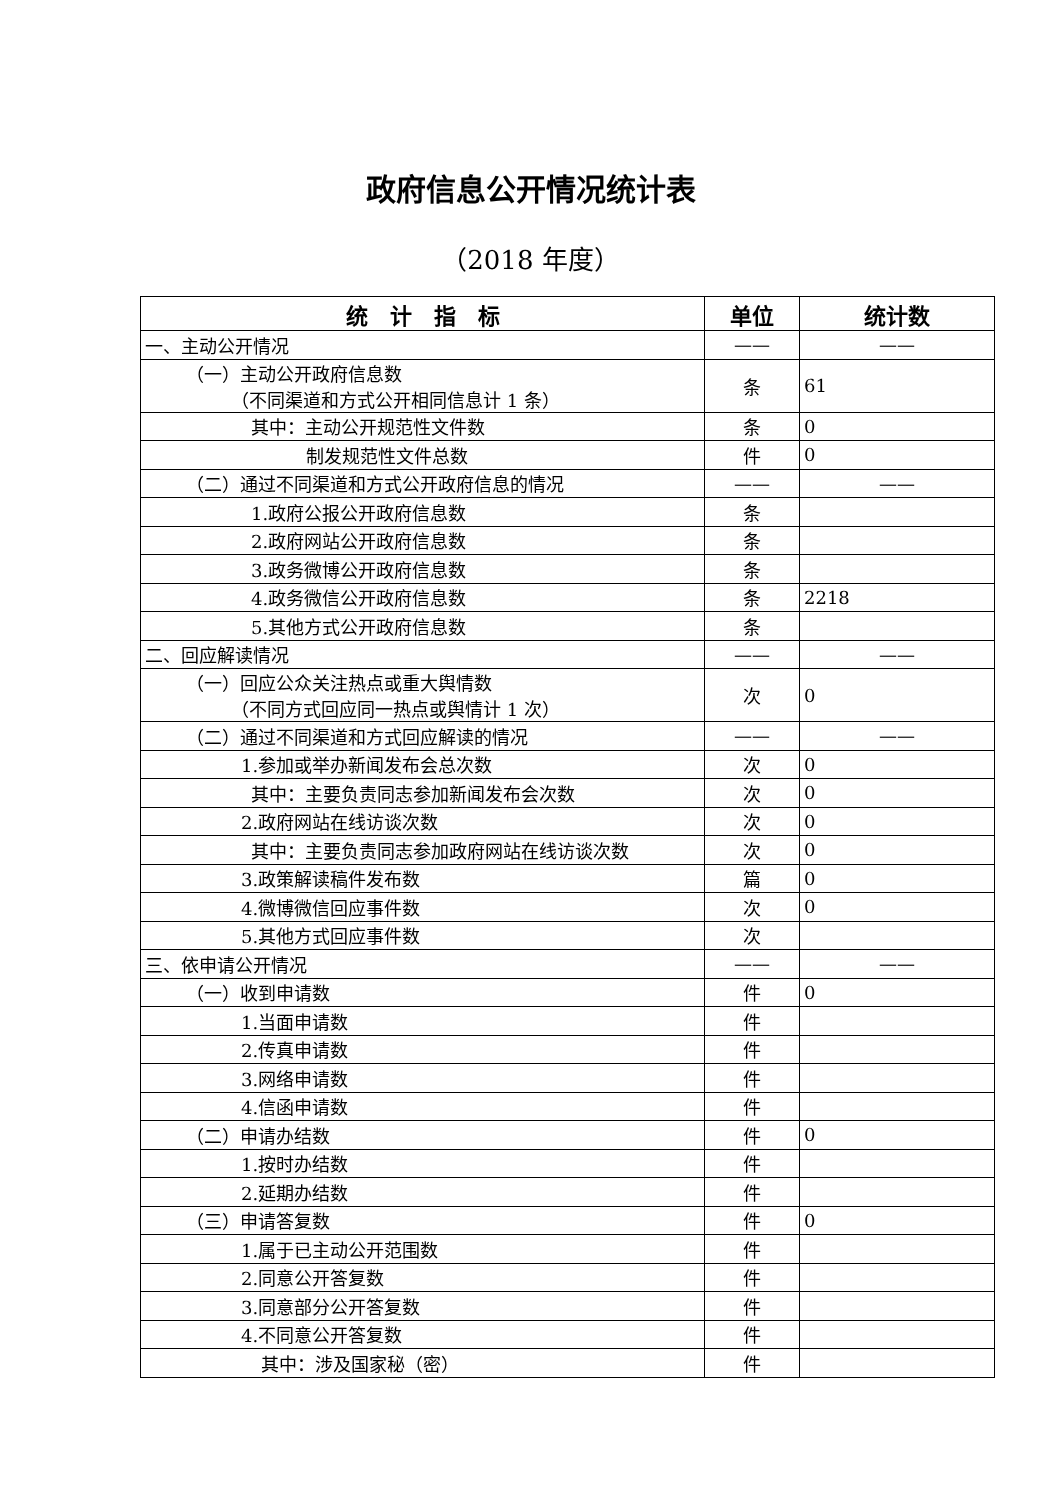政府信息公开情况统计表
（2018 年度）
| 统 计 指 标 | 单位 | 统计数 |
| --- | --- | --- |
| 一、主动公开情况 | —— | —— |
| （一）主动公开政府信息数 （不同渠道和方式公开相同信息计 1 条） | 条 | 61 |
| 其中：主动公开规范性文件数 | 条 | 0 |
| 制发规范性文件总数 | 件 | 0 |
| （二）通过不同渠道和方式公开政府信息的情况 | —— | —— |
| 1.政府公报公开政府信息数 | 条 | |
| 2.政府网站公开政府信息数 | 条 | |
| 3.政务微博公开政府信息数 | 条 | |
| 4.政务微信公开政府信息数 | 条 | 2218 |
| 5.其他方式公开政府信息数 | 条 | |
| 二、回应解读情况 | —— | —— |
| （一）回应公众关注热点或重大舆情数 （不同方式回应同一热点或舆情计 1 次） | 次 | 0 |
| （二）通过不同渠道和方式回应解读的情况 | —— | —— |
| 1.参加或举办新闻发布会总次数 | 次 | 0 |
| 其中：主要负责同志参加新闻发布会次数 | 次 | 0 |
| 2.政府网站在线访谈次数 | 次 | 0 |
| 其中：主要负责同志参加政府网站在线访谈次数 | 次 | 0 |
| 3.政策解读稿件发布数 | 篇 | 0 |
| 4.微博微信回应事件数 | 次 | 0 |
| 5.其他方式回应事件数 | 次 | |
| 三、依申请公开情况 | —— | —— |
| （一）收到申请数 | 件 | 0 |
| 1.当面申请数 | 件 | |
| 2.传真申请数 | 件 | |
| 3.网络申请数 | 件 | |
| 4.信函申请数 | 件 | |
| （二）申请办结数 | 件 | 0 |
| 1.按时办结数 | 件 | |
| 2.延期办结数 | 件 | |
| （三）申请答复数 | 件 | 0 |
| 1.属于已主动公开范围数 | 件 | |
| 2.同意公开答复数 | 件 | |
| 3.同意部分公开答复数 | 件 | |
| 4.不同意公开答复数 | 件 | |
| 其中：涉及国家秘（密） | 件 | |